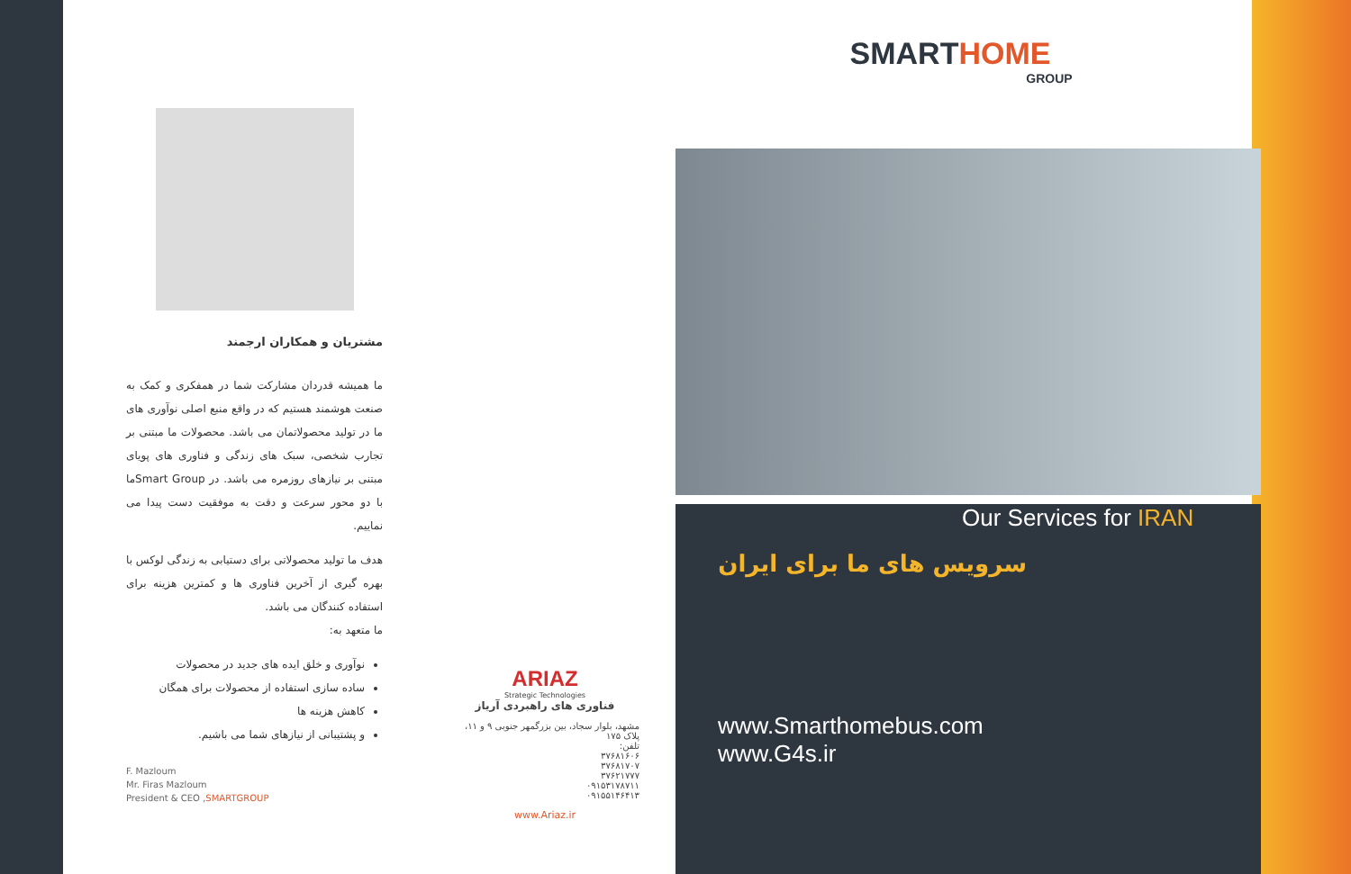مشتریان و همکاران ارجمند
ما همیشه قدردان مشارکت شما در همفکری و کمک به صنعت هوشمند هستیم که در واقع منبع اصلی نوآوری های ما در تولید محصولاتمان می باشد. محصولات ما مبتنی بر تجارب شخصی، سبک های زندگی و فناوری های پویای مبتنی بر نیازهای روزمره می باشد. در Smart Groupما با دو محور سرعت و دقت به موفقیت دست پیدا می نماییم.
هدف ما تولید محصولاتی برای دستیابی به زندگی لوکس با بهره گیری از آخرین فناوری ها و کمترین هزینه برای استفاده کنندگان می باشد.
ما متعهد به:
نوآوری و خلق ایده های جدید در محصولات
ساده سازی استفاده از محصولات برای همگان
کاهش هزینه ها
و پشتیبانی از نیازهای شما می باشیم.
F. Mazloum
Mr. Firas Mazloum
President & CEO ,SMARTGROUP
ARIAZ
Strategic Technologies
فناوری های راهبردی آریاز
مشهد، بلوار سجاد، بین بزرگمهر جنوبی ۹ و ۱۱، پلاک ۱۷۵
تلفن:
۳۷۶۸۱۶۰۶
۳۷۶۸۱۷۰۷
۳۷۶۲۱۷۷۷
۰۹۱۵۳۱۷۸۷۱۱
۰۹۱۵۵۱۴۶۴۱۳
www.Ariaz.ir
SMARTHOME
GROUP
Our Services for IRAN
سرویس های ما برای ایران
www.Smarthomebus.com
www.G4s.ir